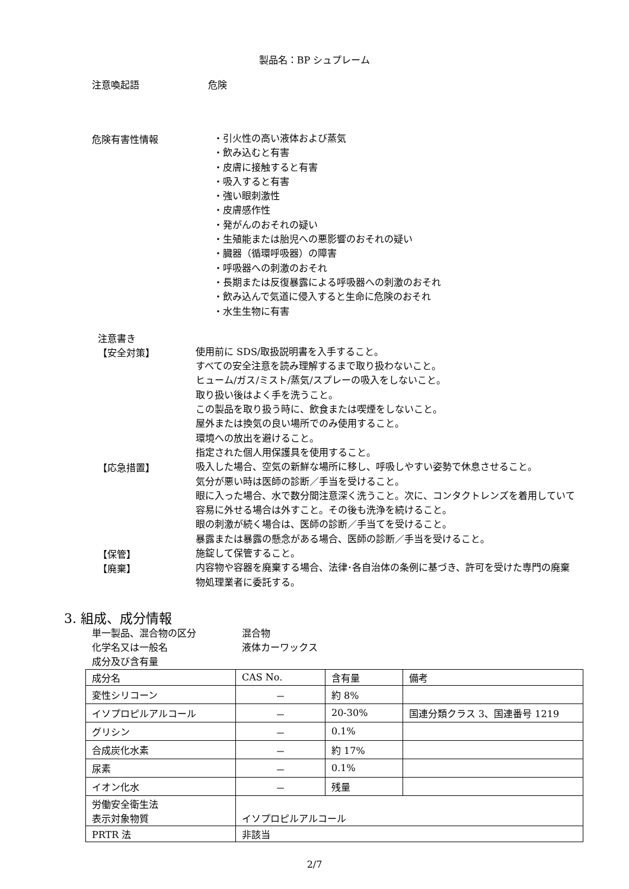製品名：BP シュプレーム
注意喚起語 危険
危険有害性情報
・引火性の高い液体および蒸気
・飲み込むと有害
・皮膚に接触すると有害
・吸入すると有害
・強い眼刺激性
・皮膚感作性
・発がんのおそれの疑い
・生殖能または胎児への悪影響のおそれの疑い
・臓器（循環呼吸器）の障害
・呼吸器への刺激のおそれ
・長期または反復暴露による呼吸器への刺激のおそれ
・飲み込んで気道に侵入すると生命に危険のおそれ
・水生生物に有害
注意書き
【安全対策】
使用前に SDS/取扱説明書を入手すること。
すべての安全注意を読み理解するまで取り扱わないこと。
ヒューム/ガス/ミスト/蒸気/スプレーの吸入をしないこと。
取り扱い後はよく手を洗うこと。
この製品を取り扱う時に、飲食または喫煙をしないこと。
屋外または換気の良い場所でのみ使用すること。
環境への放出を避けること。
指定された個人用保護具を使用すること。
【応急措置】
吸入した場合、空気の新鮮な場所に移し、呼吸しやすい姿勢で休息させること。
気分が悪い時は医師の診断／手当を受けること。
眼に入った場合、水で数分間注意深く洗うこと。次に、コンタクトレンズを着用していて容易に外せる場合は外すこと。その後も洗浄を続けること。
眼の刺激が続く場合は、医師の診断／手当てを受けること。
暴露または暴露の懸念がある場合、医師の診断／手当を受けること。
【保管】
施錠して保管すること。
【廃棄】
内容物や容器を廃棄する場合、法律･各自治体の条例に基づき、許可を受けた専門の廃棄物処理業者に委託する。
3. 組成、成分情報
単一製品、混合物の区分 混合物
化学名又は一般名 液体カーワックス
成分及び含有量
| 成分名 | CAS No. | 含有量 | 備考 |
| 変性シリコーン | － | 約 8% | |
| イソプロピルアルコール | － | 20-30% | 国連分類クラス 3、国連番号 1219 |
| グリシン | － | 0.1% | |
| 合成炭化水素 | － | 約 17% | |
| 尿素 | － | 0.1% | |
| イオン化水 | － | 残量 | |
| 労働安全衛生法 表示対象物質 | イソプロピルアルコール | | |
| PRTR 法 | 非該当 | | |
2/7